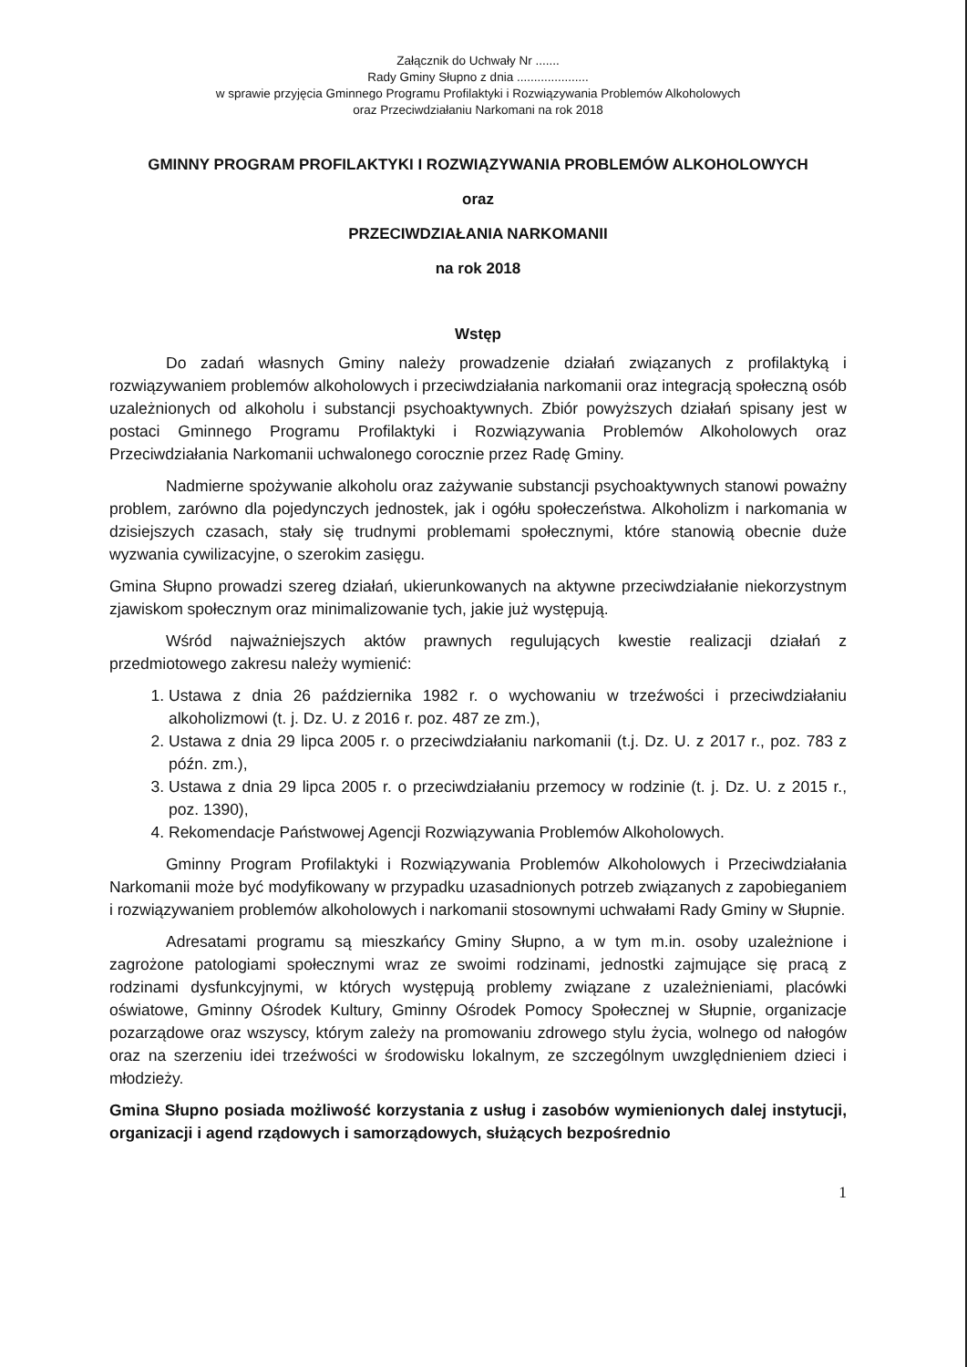Załącznik do Uchwały Nr .......
Rady Gminy Słupno z dnia .....................
w sprawie przyjęcia Gminnego Programu Profilaktyki i Rozwiązywania Problemów Alkoholowych
oraz Przeciwdziałaniu Narkomani na rok 2018
GMINNY PROGRAM PROFILAKTYKI I ROZWIĄZYWANIA PROBLEMÓW ALKOHOLOWYCH
oraz
PRZECIWDZIAŁANIA NARKOMANII
na rok 2018
Wstęp
Do zadań własnych Gminy należy prowadzenie działań związanych z profilaktyką i rozwiązywaniem problemów alkoholowych i przeciwdziałania narkomanii oraz integracją społeczną osób uzależnionych od alkoholu i substancji psychoaktywnych. Zbiór powyższych działań spisany jest w postaci Gminnego Programu Profilaktyki i Rozwiązywania Problemów Alkoholowych oraz Przeciwdziałania Narkomanii uchwalonego corocznie przez Radę Gminy.
Nadmierne spożywanie alkoholu oraz zażywanie substancji psychoaktywnych stanowi poważny problem, zarówno dla pojedynczych jednostek, jak i ogółu społeczeństwa. Alkoholizm i narkomania w dzisiejszych czasach, stały się trudnymi problemami społecznymi, które stanowią obecnie duże wyzwania cywilizacyjne, o szerokim zasięgu.
Gmina Słupno prowadzi szereg działań, ukierunkowanych na aktywne przeciwdziałanie niekorzystnym zjawiskom społecznym oraz minimalizowanie tych, jakie już występują.
Wśród najważniejszych aktów prawnych regulujących kwestie realizacji działań z przedmiotowego zakresu należy wymienić:
1. Ustawa z dnia 26 października 1982 r. o wychowaniu w trzeźwości i przeciwdziałaniu alkoholizmowi (t. j. Dz. U. z 2016 r. poz. 487 ze zm.),
2. Ustawa z dnia 29 lipca 2005 r. o przeciwdziałaniu narkomanii (t.j. Dz. U. z 2017 r., poz. 783 z późn. zm.),
3. Ustawa z dnia 29 lipca 2005 r. o przeciwdziałaniu przemocy w rodzinie (t. j. Dz. U. z 2015 r., poz. 1390),
4. Rekomendacje Państwowej Agencji Rozwiązywania Problemów Alkoholowych.
Gminny Program Profilaktyki i Rozwiązywania Problemów Alkoholowych i Przeciwdziałania Narkomanii może być modyfikowany w przypadku uzasadnionych potrzeb związanych z zapobieganiem i rozwiązywaniem problemów alkoholowych i narkomanii stosownymi uchwałami Rady Gminy w Słupnie.
Adresatami programu są mieszkańcy Gminy Słupno, a w tym m.in. osoby uzależnione i zagrożone patologiami społecznymi wraz ze swoimi rodzinami, jednostki zajmujące się pracą z rodzinami dysfunkcyjnymi, w których występują problemy związane z uzależnieniami, placówki oświatowe, Gminny Ośrodek Kultury, Gminny Ośrodek Pomocy Społecznej w Słupnie, organizacje pozarządowe oraz wszyscy, którym zależy na promowaniu zdrowego stylu życia, wolnego od nałogów oraz na szerzeniu idei trzeźwości w środowisku lokalnym, ze szczególnym uwzględnieniem dzieci i młodzieży.
Gmina Słupno posiada możliwość korzystania z usług i zasobów wymienionych dalej instytucji, organizacji i agend rządowych i samorządowych, służących bezpośrednio
1